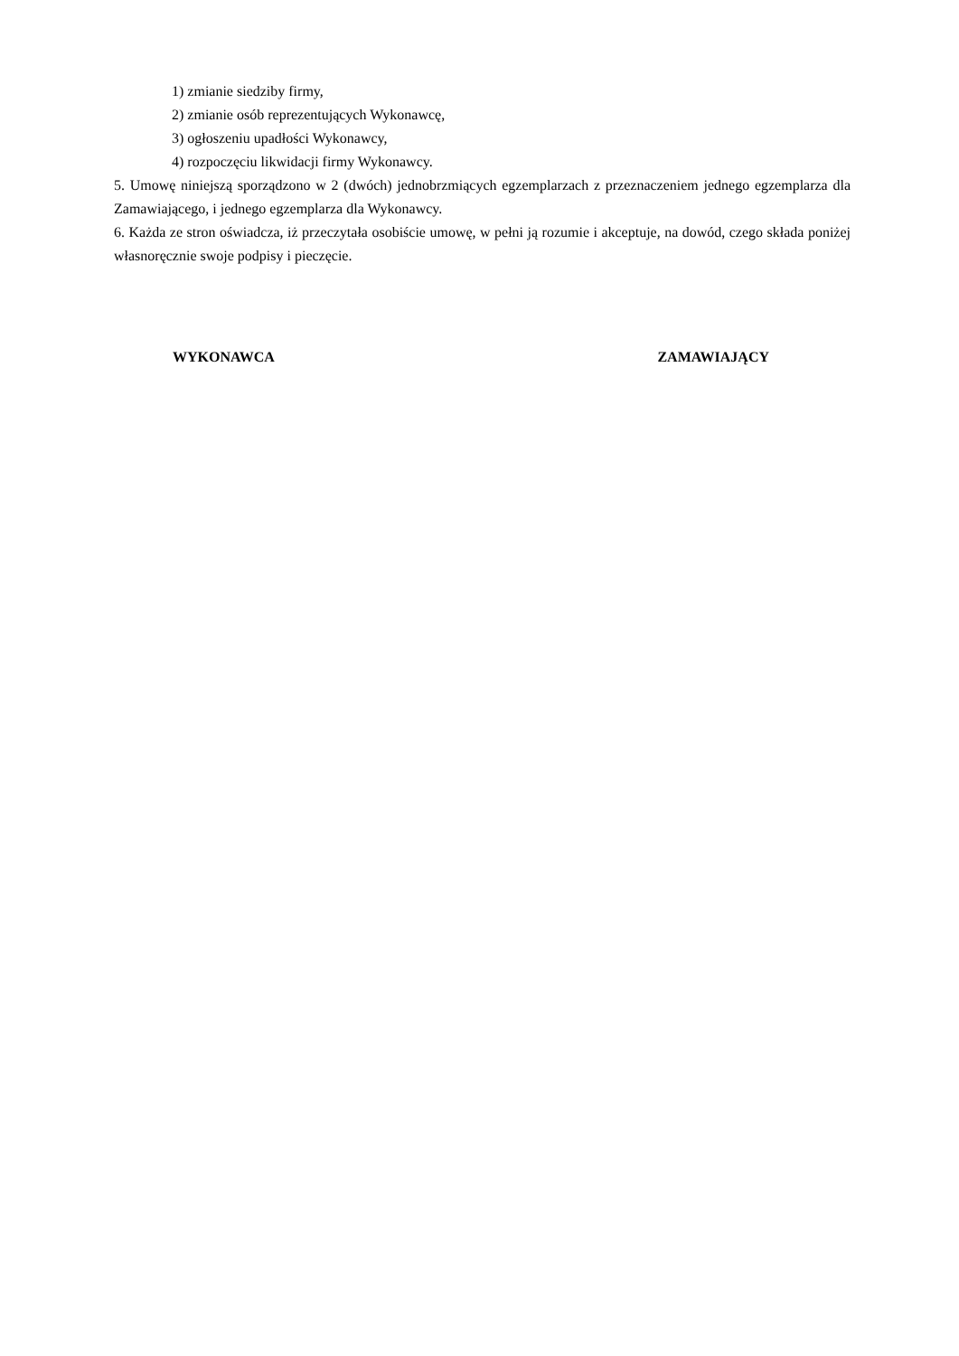1) zmianie siedziby firmy,
2) zmianie osób reprezentujących Wykonawcę,
3) ogłoszeniu upadłości Wykonawcy,
4) rozpoczęciu likwidacji firmy Wykonawcy.
5. Umowę niniejszą sporządzono w 2 (dwóch) jednobrzmiących egzemplarzach z przeznaczeniem jednego egzemplarza dla Zamawiającego, i jednego egzemplarza dla Wykonawcy.
6. Każda ze stron oświadcza, iż przeczytała osobiście umowę, w pełni ją rozumie i akceptuje, na dowód, czego składa poniżej własnoręcznie swoje podpisy i pieczęcie.
WYKONAWCA ZAMAWIAJĄCY